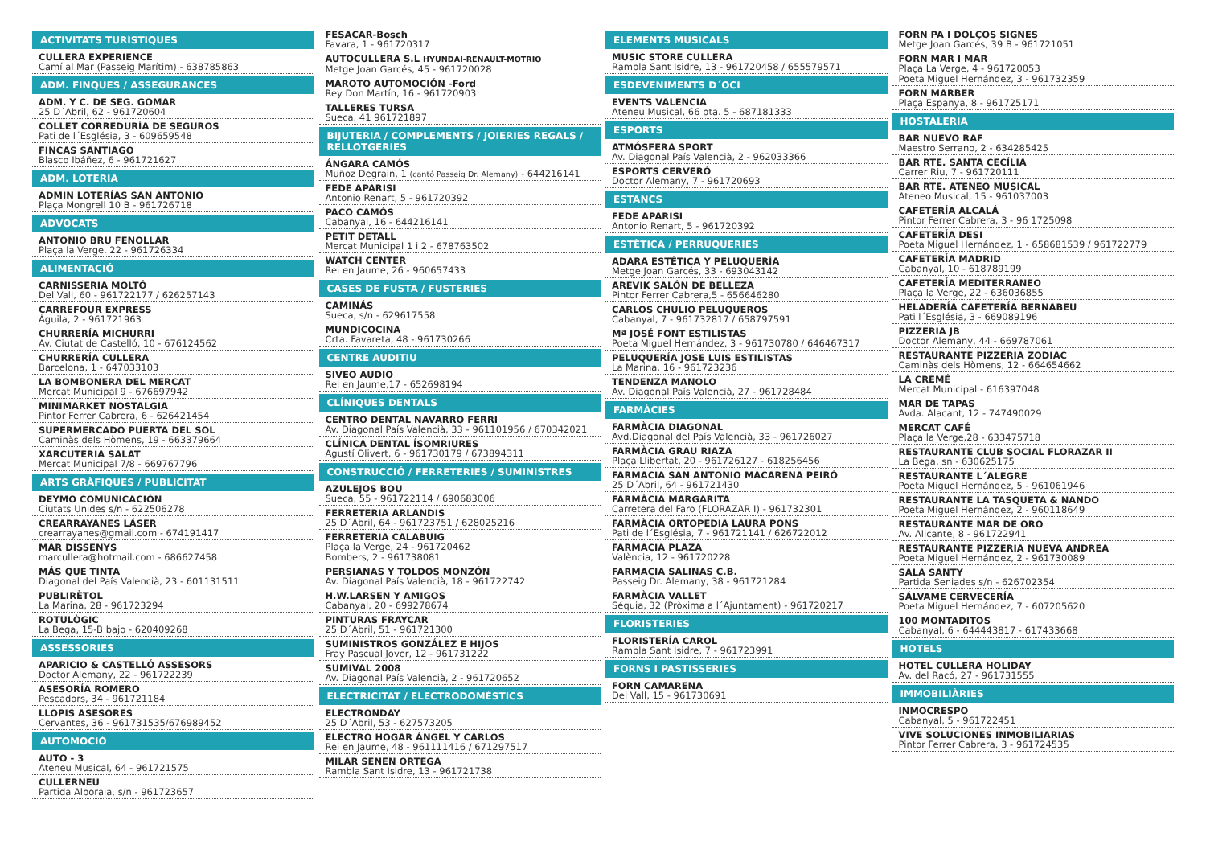ACTIVITATS TURÍSTIQUES
CULLERA EXPERIENCE
Camí al Mar (Passeig Marítim) - 638785863
ADM. FINQUES / ASSEGURANCES
ADM. Y C. DE SEG. GOMAR
25 D´Abril, 62 - 961720604
COLLET CORREDURÍA DE SEGUROS
Pati de l´Església, 3 - 609659548
FINCAS SANTIAGO
Blasco Ibáñez, 6 - 961721627
ADM. LOTERIA
ADMIN LOTERÍAS SAN ANTONIO
Plaça Mongrell 10 B - 961726718
ADVOCATS
ANTONIO BRU FENOLLAR
Plaça la Verge, 22 - 961726334
ALIMENTACIÓ
CARNISSERIA MOLTÓ
Del Vall, 60 - 961722177 / 626257143
CARREFOUR EXPRESS
Águila, 2 - 961721963
CHURRERÍA MICHURRI
Av. Ciutat de Castelló, 10 - 676124562
CHURRERÍA CULLERA
Barcelona, 1 - 647033103
LA BOMBONERA DEL MERCAT
Mercat Municipal 9 - 676697942
MINIMARKET NOSTALGIA
Pintor Ferrer Cabrera, 6 - 626421454
SUPERMERCADO PUERTA DEL SOL
Caminàs dels Hòmens, 19 - 663379664
XARCUTERIA SALAT
Mercat Municipal 7/8 - 669767796
ARTS GRÀFIQUES / PUBLICITAT
DEYMO COMUNICACIÓN
Ciutats Unides s/n - 622506278
CREARRAYANES LÁSER
crearrayanes@gmail.com - 674191417
MAR DISSENYS
marcullera@hotmail.com - 686627458
MÁS QUE TINTA
Diagonal del País Valencià, 23 - 601131511
PUBLIRÈTOL
La Marina, 28 - 961723294
ROTULÒGIC
La Bega, 15-B bajo - 620409268
ASSESSORIES
APARICIO & CASTELLÓ ASSESORS
Doctor Alemany, 22 - 961722239
ASESORÍA ROMERO
Pescadors, 34 - 961721184
LLOPIS ASESORES
Cervantes, 36 - 961731535/676989452
AUTOMOCIÓ
AUTO - 3
Ateneu Musical, 64 - 961721575
CULLERNEU
Partida Alboraia, s/n - 961723657
FESACAR-Bosch
Favara, 1 - 961720317
AUTOCULLERA S.L HYUNDAI-RENAULT-MOTRIO
Metge Joan Garcés, 45 - 961720028
MAROTO AUTOMOCIÓN -Ford
Rey Don Martín, 16 - 961720903
TALLERES TURSA
Sueca, 41 961721897
BIJUTERIA / COMPLEMENTS / JOIERIES REGALS / RELLOTGERIES
ÁNGARA CAMÓS
Muñoz Degrain, 1 (cantó Passeig Dr. Alemany) - 644216141
FEDE APARISI
Antonio Renart, 5 - 961720392
PACO CAMÓS
Cabanyal, 16 - 644216141
PETIT DETALL
Mercat Municipal 1 i 2 - 678763502
WATCH CENTER
Rei en Jaume, 26 - 960657433
CASES DE FUSTA / FUSTERIES
CAMINÁS
Sueca, s/n - 629617558
MUNDICOCINA
Crta. Favareta, 48 - 961730266
CENTRE AUDITIU
SIVEO AUDIO
Rei en Jaume,17 - 652698194
CLÍNIQUES DENTALS
CENTRO DENTAL NAVARRO FERRI
Av. Diagonal País Valencià, 33 - 961101956 / 670342021
CLÍNICA DENTAL ÍSOMRIURES
Agustí Olivert, 6 - 961730179 / 673894311
CONSTRUCCIÓ / FERRETERIES / SUMINISTRES
AZULEJOS BOU
Sueca, 55 - 961722114 / 690683006
FERRETERIA ARLANDIS
25 D´Abril, 64 - 961723751 / 628025216
FERRETERIA CALABUIG
Plaça la Verge, 24 - 961720462
Bombers, 2 - 961738081
PERSIANAS Y TOLDOS MONZÓN
Av. Diagonal País Valencià, 18 - 961722742
H.W.LARSEN Y AMIGOS
Cabanyal, 20 - 699278674
PINTURAS FRAYCAR
25 D´Abril, 51 - 961721300
SUMINISTROS GONZÁLEZ E HIJOS
Fray Pascual Jover, 12 - 961731222
SUMIVAL 2008
Av. Diagonal País Valencià, 2 - 961720652
ELECTRICITAT / ELECTRODOMÈSTICS
ELECTRONDAY
25 D´Abril, 53 - 627573205
ELECTRO HOGAR ÁNGEL Y CARLOS
Rei en Jaume, 48 - 961111416 / 671297517
MILAR SENEN ORTEGA
Rambla Sant Isidre, 13 - 961721738
ELEMENTS MUSICALS
MUSIC STORE CULLERA
Rambla Sant Isidre, 13 - 961720458 / 655579571
ESDEVENIMENTS D´OCI
EVENTS VALENCIA
Ateneu Musical, 66 pta. 5 - 687181333
ESPORTS
ATMÓSFERA SPORT
Av. Diagonal País Valencià, 2 - 962033366
ESPORTS CERVERÓ
Doctor Alemany, 7 - 961720693
ESTANCS
FEDE APARISI
Antonio Renart, 5 - 961720392
ESTÈTICA / PERRUQUERIES
ADARA ESTÉTICA Y PELUQUERÍA
Metge Joan Garcés, 33 - 693043142
AREVIK SALÓN DE BELLEZA
Pintor Ferrer Cabrera,5 - 656646280
CARLOS CHULIO PELUQUEROS
Cabanyal, 7 - 961732817 / 658797591
Mª JOSÉ FONT ESTILISTAS
Poeta Miguel Hernández, 3 - 961730780 / 646467317
PELUQUERÍA JOSE LUIS ESTILISTAS
La Marina, 16 - 961723236
TENDENZA MANOLO
Av. Diagonal País Valencià, 27 - 961728484
FARMÀCIES
FARMÀCIA DIAGONAL
Avd.Diagonal del País Valencià, 33 - 961726027
FARMÀCIA GRAU RIAZA
Plaça Llibertat, 20 - 961726127 - 618256456
FARMACIA SAN ANTONIO MACARENA PEIRÓ
25 D´Abril, 64 - 961721430
FARMÀCIA MARGARITA
Carretera del Faro (FLORAZAR I) - 961732301
FARMÀCIA ORTOPEDIA LAURA PONS
Pati de l´Església, 7 - 961721141 / 626722012
FARMACIA PLAZA
València, 12 - 961720228
FARMACIA SALINAS C.B.
Passeig Dr. Alemany, 38 - 961721284
FARMÀCIA VALLET
Séquia, 32 (Pròxima a l´Ajuntament) - 961720217
FLORISTERIES
FLORISTERÍA CAROL
Rambla Sant Isidre, 7 - 961723991
FORNS I PASTISSERIES
FORN CAMARENA
Del Vall, 15 - 961730691
FORN PA I DOLÇOS SIGNES
Metge Joan Garcés, 39 B - 961721051
FORN MAR I MAR
Plaça La Verge, 4 - 961720053
Poeta Miguel Hernández, 3 - 961732359
FORN MARBER
Plaça Espanya, 8 - 961725171
HOSTALERIA
BAR NUEVO RAF
Maestro Serrano, 2 - 634285425
BAR RTE. SANTA CECÍLIA
Carrer Riu, 7 - 961720111
BAR RTE. ATENEO MUSICAL
Ateneo Musical, 15 - 961037003
CAFETERÍA ALCALÁ
Pintor Ferrer Cabrera, 3 - 96 1725098
CAFETERÍA DESI
Poeta Miguel Hernández, 1 - 658681539 / 961722779
CAFETERÍA MADRID
Cabanyal, 10 - 618789199
CAFETERÍA MEDITERRANEO
Plaça la Verge, 22 - 636036855
HELADERÍA CAFETERÍA BERNABEU
Pati l´Església, 3 - 669089196
PIZZERIA JB
Doctor Alemany, 44 - 669787061
RESTAURANTE PIZZERIA ZODIAC
Caminàs dels Hòmens, 12 - 664654662
LA CREMÉ
Mercat Municipal - 616397048
MAR DE TAPAS
Avda. Alacant, 12 - 747490029
MERCAT CAFÉ
Plaça la Verge,28 - 633475718
RESTAURANTE CLUB SOCIAL FLORAZAR II
La Bega, sn - 630625175
RESTAURANTE L´ALEGRE
Poeta Miguel Hernández, 5 - 961061946
RESTAURANTE LA TASQUETA & NANDO
Poeta Miguel Hernández, 2 - 960118649
RESTAURANTE MAR DE ORO
Av. Alicante, 8 - 961722941
RESTAURANTE PIZZERIA NUEVA ANDREA
Poeta Miguel Hernández, 2 - 961730089
SALA SANTY
Partida Seniades s/n - 626702354
SÁLVAME CERVECERÍA
Poeta Miguel Hernández, 7 - 607205620
100 MONTADITOS
Cabanyal, 6 - 644443817 - 617433668
HOTELS
HOTEL CULLERA HOLIDAY
Av. del Racó, 27 - 961731555
IMMOBILIÀRIES
INMOCRESPO
Cabanyal, 5 - 961722451
VIVE SOLUCIONES INMOBILIARIAS
Pintor Ferrer Cabrera, 3 - 961724535